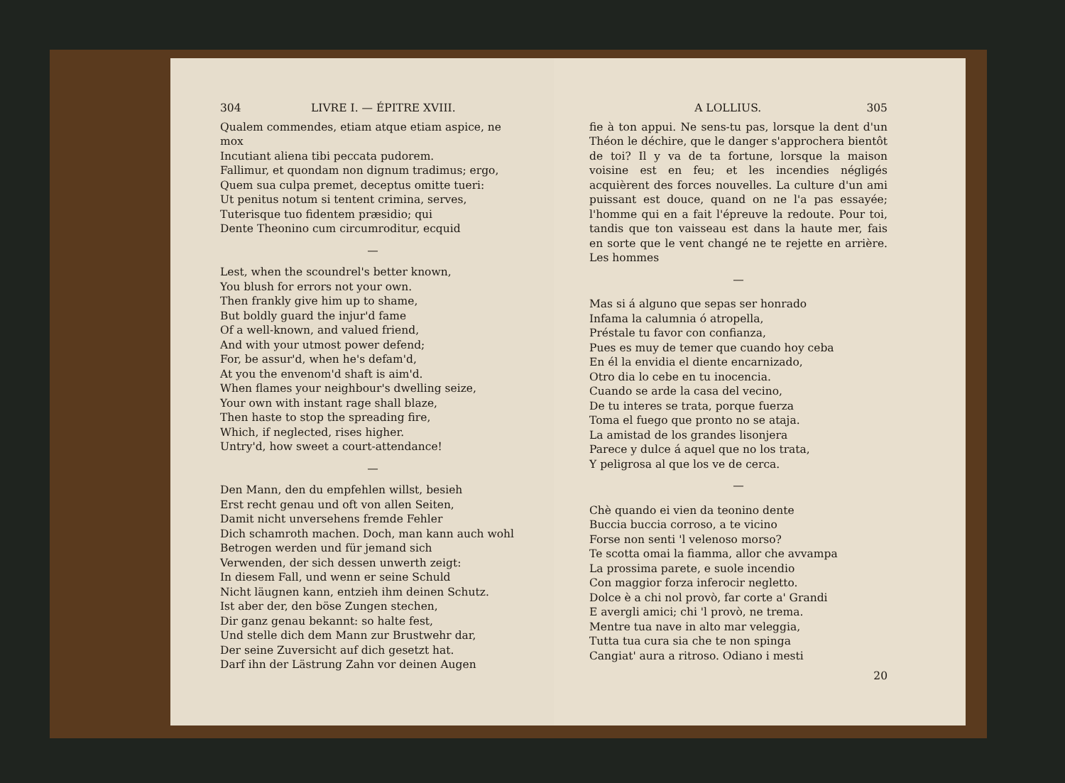304 LIVRE I. — ÉPITRE XVIII.
Qualem commendes, etiam atque etiam aspice, ne mox
Incutiant aliena tibi peccata pudorem.
Fallimur, et quondam non dignum tradimus; ergo,
Quem sua culpa premet, deceptus omitte tueri:
Ut penitus notum si tentent crimina, serves,
Tuterisque tuo fidentem præsidio; qui
Dente Theonino cum circumroditur, ecquid
—
Lest, when the scoundrel's better known,
You blush for errors not your own.
Then frankly give him up to shame,
But boldly guard the injur'd fame
Of a well-known, and valued friend,
And with your utmost power defend;
For, be assur'd, when he's defam'd,
At you the envenom'd shaft is aim'd.
When flames your neighbour's dwelling seize,
Your own with instant rage shall blaze,
Then haste to stop the spreading fire,
Which, if neglected, rises higher.
Untry'd, how sweet a court-attendance!
—
Den Mann, den du empfehlen willst, besieh
Erst recht genau und oft von allen Seiten,
Damit nicht unversehens fremde Fehler
Dich schamroth machen. Doch, man kann auch wohl
Betrogen werden und für jemand sich
Verwenden, der sich dessen unwerth zeigt:
In diesem Fall, und wenn er seine Schuld
Nicht läugnen kann, entzieh ihm deinen Schutz.
Ist aber der, den böse Zungen stechen,
Dir ganz genau bekannt: so halte fest,
Und stelle dich dem Mann zur Brustwehr dar,
Der seine Zuversicht auf dich gesetzt hat.
Darf ihn der Lästrung Zahn vor deinen Augen
A LOLLIUS. 305
fie à ton appui. Ne sens-tu pas, lorsque la dent d'un Théon le déchire, que le danger s'approchera bientôt de toi? Il y va de ta fortune, lorsque la maison voisine est en feu; et les incendies négligés acquièrent des forces nouvelles. La culture d'un ami puissant est douce, quand on ne l'a pas essayée; l'homme qui en a fait l'épreuve la redoute. Pour toi, tandis que ton vaisseau est dans la haute mer, fais en sorte que le vent changé ne te rejette en arrière. Les hommes
—
Mas si á alguno que sepas ser honrado
Infama la calumnia ó atropella,
Préstale tu favor con confianza,
Pues es muy de temer que cuando hoy ceba
En él la envidia el diente encarnizado,
Otro dia lo cebe en tu inocencia.
Cuando se arde la casa del vecino,
De tu interes se trata, porque fuerza
Toma el fuego que pronto no se ataja.
La amistad de los grandes lisonjera
Parece y dulce á aquel que no los trata,
Y peligrosa al que los ve de cerca.
—
Chè quando ei vien da teonino dente
Buccia buccia corroso, a te vicino
Forse non senti 'l velenoso morso?
Te scotta omai la fiamma, allor che avvampa
La prossima parete, e suole incendio
Con maggior forza inferocir negletto.
Dolce è a chi nol provò, far corte a' Grandi
E avergli amici; chi 'l provò, ne trema.
Mentre tua nave in alto mar veleggia,
Tutta tua cura sia che te non spinga
Cangiat' aura a ritroso. Odiano i mesti
20